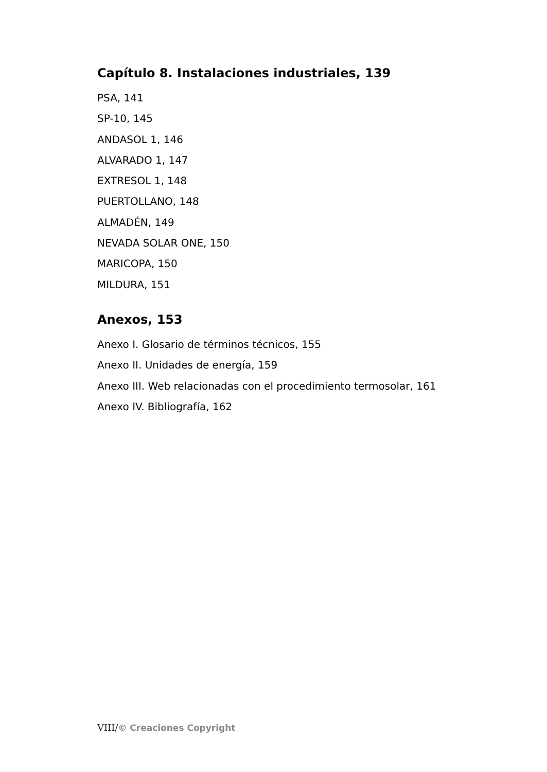Capítulo 8. Instalaciones industriales, 139
PSA, 141
SP-10, 145
ANDASOL 1, 146
ALVARADO 1, 147
EXTRESOL 1, 148
PUERTOLLANO, 148
ALMADÉN, 149
NEVADA SOLAR ONE, 150
MARICOPA, 150
MILDURA, 151
Anexos, 153
Anexo I. Glosario de términos técnicos, 155
Anexo II. Unidades de energía, 159
Anexo III. Web relacionadas con el procedimiento termosolar, 161
Anexo IV. Bibliografía, 162
VIII/© Creaciones Copyright